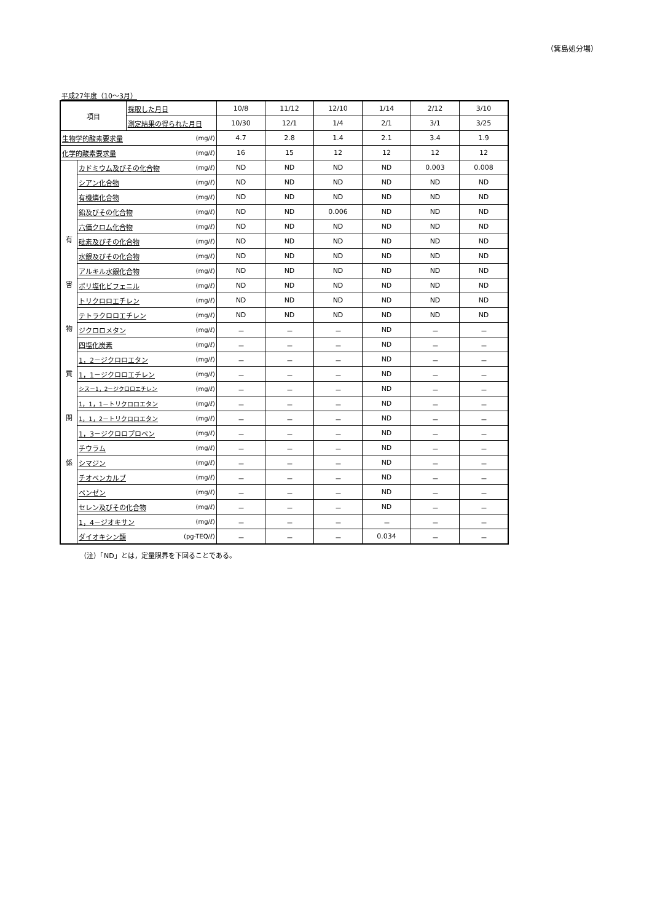（箕島処分場）
平成27年度（10～3月）
| 項目 | | 採取した月日 | | 10/8 | 11/12 | 12/10 | 1/14 | 2/12 | 3/10 |
| | | 測定結果の得られた月日 | | 10/30 | 12/1 | 1/4 | 2/1 | 3/1 | 3/25 |
| 生物学的酸素要求量 | | | (mg/ℓ) | 4.7 | 2.8 | 1.4 | 2.1 | 3.4 | 1.9 |
| 化学的酸素要求量 | | | (mg/ℓ) | 16 | 15 | 12 | 12 | 12 | 12 |
| 有 害 物 質 関 係 | カドミウム及びその化合物 | | (mg/ℓ) | ND | ND | ND | ND | 0.003 | 0.008 |
| | シアン化合物 | | (mg/ℓ) | ND | ND | ND | ND | ND | ND |
| | 有機燐化合物 | | (mg/ℓ) | ND | ND | ND | ND | ND | ND |
| | 鉛及びその化合物 | | (mg/ℓ) | ND | ND | 0.006 | ND | ND | ND |
| | 六価クロム化合物 | | (mg/ℓ) | ND | ND | ND | ND | ND | ND |
| | 砒素及びその化合物 | | (mg/ℓ) | ND | ND | ND | ND | ND | ND |
| | 水銀及びその化合物 | | (mg/ℓ) | ND | ND | ND | ND | ND | ND |
| | アルキル水銀化合物 | | (mg/ℓ) | ND | ND | ND | ND | ND | ND |
| | ポリ塩化ビフェニル | | (mg/ℓ) | ND | ND | ND | ND | ND | ND |
| | トリクロロエチレン | | (mg/ℓ) | ND | ND | ND | ND | ND | ND |
| | テトラクロロエチレン | | (mg/ℓ) | ND | ND | ND | ND | ND | ND |
| | ジクロロメタン | | (mg/ℓ) | － | － | － | ND | － | － |
| | 四塩化炭素 | | (mg/ℓ) | － | － | － | ND | － | － |
| | 1，2－ジクロロエタン | | (mg/ℓ) | － | － | － | ND | － | － |
| | 1，1－ジクロロエチレン | | (mg/ℓ) | － | － | － | ND | － | － |
| | シス－1，2－ジクロロエチレン | | (mg/ℓ) | － | － | － | ND | － | － |
| | 1，1，1－トリクロロエタン | | (mg/ℓ) | － | － | － | ND | － | － |
| | 1，1，2－トリクロロエタン | | (mg/ℓ) | － | － | － | ND | － | － |
| | 1，3－ジクロロプロペン | | (mg/ℓ) | － | － | － | ND | － | － |
| | チウラム | | (mg/ℓ) | － | － | － | ND | － | － |
| | シマジン | | (mg/ℓ) | － | － | － | ND | － | － |
| | チオベンカルブ | | (mg/ℓ) | － | － | － | ND | － | － |
| | ベンゼン | | (mg/ℓ) | － | － | － | ND | － | － |
| | セレン及びその化合物 | | (mg/ℓ) | － | － | － | ND | － | － |
| | 1，4－ジオキサン | | (mg/ℓ) | － | － | － | － | － | － |
| | ダイオキシン類 | | (pg-TEQ/ℓ) | － | － | － | 0.034 | － | － |
（注）「ND」とは，定量限界を下回ることである。